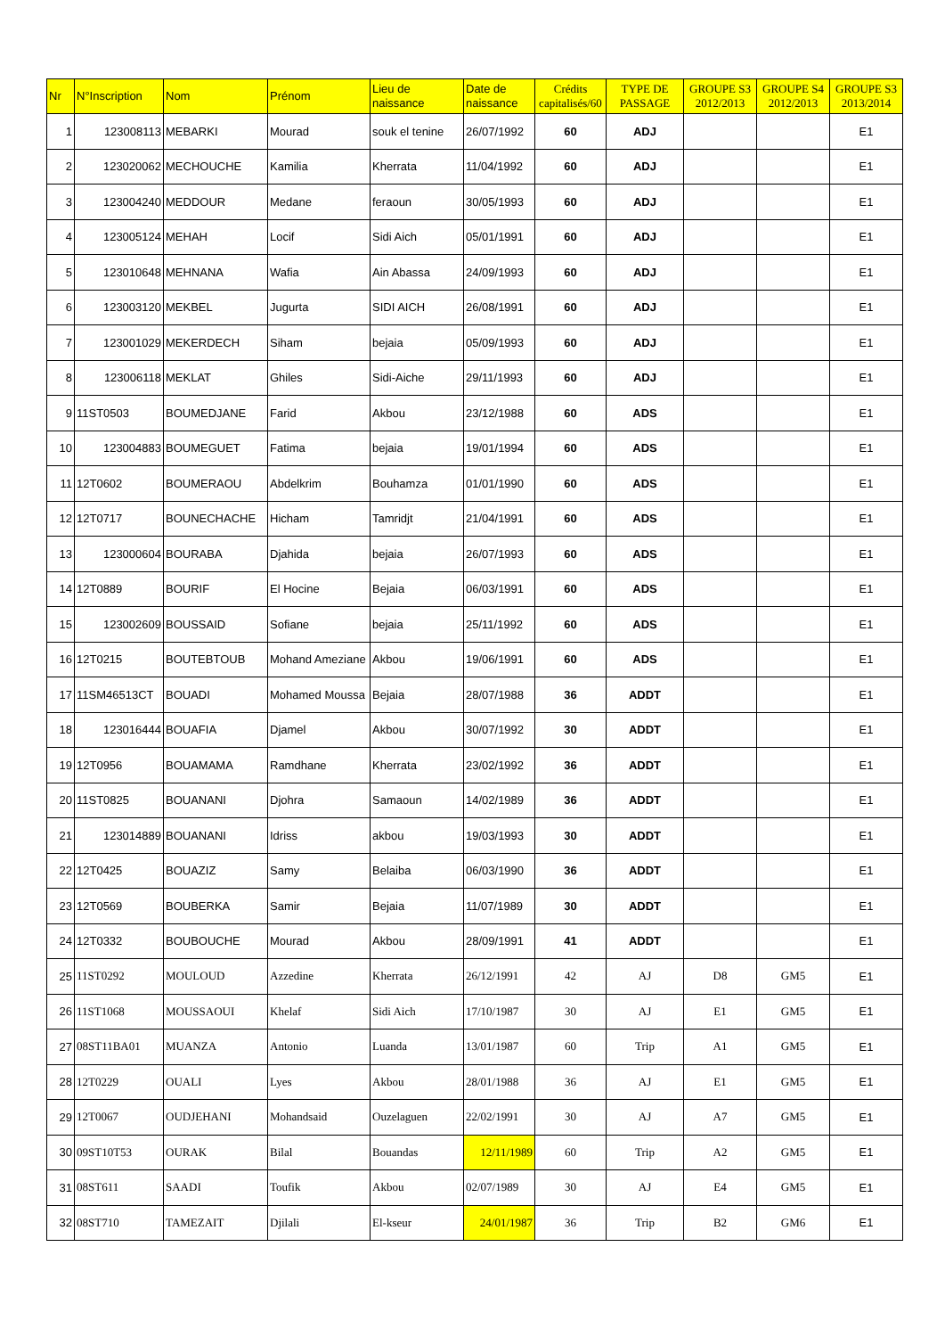| Nr | N°Inscription | Nom | Prénom | Lieu de naissance | Date de naissance | Crédits capitalisés/60 | TYPE DE PASSAGE | GROUPE S3 2012/2013 | GROUPE S4 2012/2013 | GROUPE S3 2013/2014 |
| --- | --- | --- | --- | --- | --- | --- | --- | --- | --- | --- |
| 1 | 123008113 | MEBARKI | Mourad | souk el tenine | 26/07/1992 | 60 | ADJ | | | E1 |
| 2 | 123020062 | MECHOUCHE | Kamilia | Kherrata | 11/04/1992 | 60 | ADJ | | | E1 |
| 3 | 123004240 | MEDDOUR | Medane | feraoun | 30/05/1993 | 60 | ADJ | | | E1 |
| 4 | 123005124 | MEHAH | Locif | Sidi Aich | 05/01/1991 | 60 | ADJ | | | E1 |
| 5 | 123010648 | MEHNANA | Wafia | Ain Abassa | 24/09/1993 | 60 | ADJ | | | E1 |
| 6 | 123003120 | MEKBEL | Jugurta | SIDI AICH | 26/08/1991 | 60 | ADJ | | | E1 |
| 7 | 123001029 | MEKERDECH | Siham | bejaia | 05/09/1993 | 60 | ADJ | | | E1 |
| 8 | 123006118 | MEKLAT | Ghiles | Sidi-Aiche | 29/11/1993 | 60 | ADJ | | | E1 |
| 9 | 11ST0503 | BOUMEDJANE | Farid | Akbou | 23/12/1988 | 60 | ADS | | | E1 |
| 10 | 123004883 | BOUMEGUET | Fatima | bejaia | 19/01/1994 | 60 | ADS | | | E1 |
| 11 | 12T0602 | BOUMERAOU | Abdelkrim | Bouhamza | 01/01/1990 | 60 | ADS | | | E1 |
| 12 | 12T0717 | BOUNECHACHE | Hicham | Tamridjt | 21/04/1991 | 60 | ADS | | | E1 |
| 13 | 123000604 | BOURABA | Djahida | bejaia | 26/07/1993 | 60 | ADS | | | E1 |
| 14 | 12T0889 | BOURIF | El Hocine | Bejaia | 06/03/1991 | 60 | ADS | | | E1 |
| 15 | 123002609 | BOUSSAID | Sofiane | bejaia | 25/11/1992 | 60 | ADS | | | E1 |
| 16 | 12T0215 | BOUTEBTOUB | Mohand Ameziane | Akbou | 19/06/1991 | 60 | ADS | | | E1 |
| 17 | 11SM46513CT | BOUADI | Mohamed Moussa | Bejaia | 28/07/1988 | 36 | ADDT | | | E1 |
| 18 | 123016444 | BOUAFIA | Djamel | Akbou | 30/07/1992 | 30 | ADDT | | | E1 |
| 19 | 12T0956 | BOUAMAMA | Ramdhane | Kherrata | 23/02/1992 | 36 | ADDT | | | E1 |
| 20 | 11ST0825 | BOUANANI | Djohra | Samaoun | 14/02/1989 | 36 | ADDT | | | E1 |
| 21 | 123014889 | BOUANANI | Idriss | akbou | 19/03/1993 | 30 | ADDT | | | E1 |
| 22 | 12T0425 | BOUAZIZ | Samy | Belaiba | 06/03/1990 | 36 | ADDT | | | E1 |
| 23 | 12T0569 | BOUBERKA | Samir | Bejaia | 11/07/1989 | 30 | ADDT | | | E1 |
| 24 | 12T0332 | BOUBOUCHE | Mourad | Akbou | 28/09/1991 | 41 | ADDT | | | E1 |
| 25 | 11ST0292 | MOULOUD | Azzedine | Kherrata | 26/12/1991 | 42 | AJ | D8 | GM5 | E1 |
| 26 | 11ST1068 | MOUSSAOUI | Khelaf | Sidi Aich | 17/10/1987 | 30 | AJ | E1 | GM5 | E1 |
| 27 | 08ST11BA01 | MUANZA | Antonio | Luanda | 13/01/1987 | 60 | Trip | A1 | GM5 | E1 |
| 28 | 12T0229 | OUALI | Lyes | Akbou | 28/01/1988 | 36 | AJ | E1 | GM5 | E1 |
| 29 | 12T0067 | OUDJEHANI | Mohandsaid | Ouzelaguen | 22/02/1991 | 30 | AJ | A7 | GM5 | E1 |
| 30 | 09ST10T53 | OURAK | Bilal | Bouandas | 12/11/1989 | 60 | Trip | A2 | GM5 | E1 |
| 31 | 08ST611 | SAADI | Toufik | Akbou | 02/07/1989 | 30 | AJ | E4 | GM5 | E1 |
| 32 | 08ST710 | TAMEZAIT | Djilali | El-kseur | 24/01/1987 | 36 | Trip | B2 | GM6 | E1 |